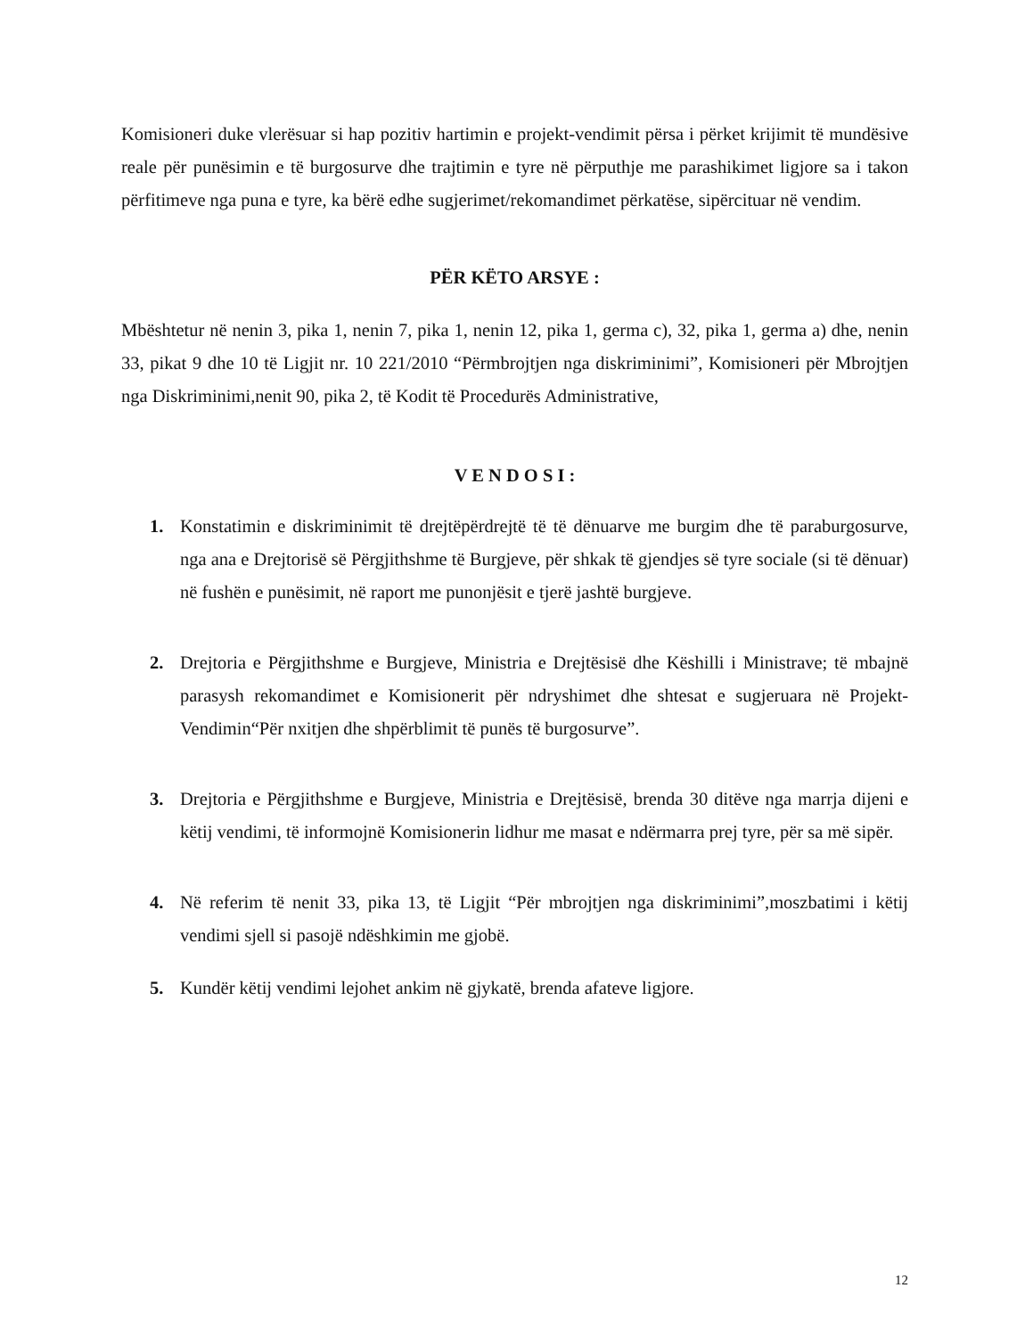Komisioneri duke vlerësuar si hap pozitiv hartimin e projekt-vendimit përsa i përket krijimit të mundësive reale për punësimin e të burgosurve dhe trajtimin e tyre në përputhje me parashikimet ligjore sa i takon përfitimeve nga puna e tyre, ka bërë edhe sugjerimet/rekomandimet përkatëse, sipërcituar në vendim.
PËR KËTO ARSYE :
Mbështetur në nenin 3, pika 1, nenin 7, pika 1, nenin 12, pika 1, germa c), 32, pika 1, germa a) dhe, nenin 33, pikat 9 dhe 10 të Ligjit nr. 10 221/2010 “Përmbrojtjen nga diskriminimi”, Komisioneri për Mbrojtjen nga Diskriminimi,nenit 90, pika 2, të Kodit të Procedurës Administrative,
V E N D O S I :
1. Konstatimin e diskriminimit të drejtëpërdrejtë të të dënuarve me burgim dhe të paraburgosurve, nga ana e Drejtorisë së Përgjithshme të Burgjeve, për shkak të gjendjes së tyre sociale (si të dënuar) në fushën e punësimit, në raport me punonjësit e tjerë jashtë burgjeve.
2. Drejtoria e Përgjithshme e Burgjeve, Ministria e Drejtësisë dhe Këshilli i Ministrave; të mbajnë parasysh rekomandimet e Komisionerit për ndryshimet dhe shtesat e sugjeruara në Projekt-Vendimin“Për nxitjen dhe shpërblimit të punës të burgosurve”.
3. Drejtoria e Përgjithshme e Burgjeve, Ministria e Drejtësisë, brenda 30 ditëve nga marrja dijeni e këtij vendimi, të informojnë Komisionerin lidhur me masat e ndërmarra prej tyre, për sa më sipër.
4. Në referim të nenit 33, pika 13, të Ligjit “Për mbrojtjen nga diskriminimi”,moszbatimi i këtij vendimi sjell si pasojë ndëshkimin me gjobë.
5. Kundër këtij vendimi lejohet ankim në gjykatë, brenda afateve ligjore.
12